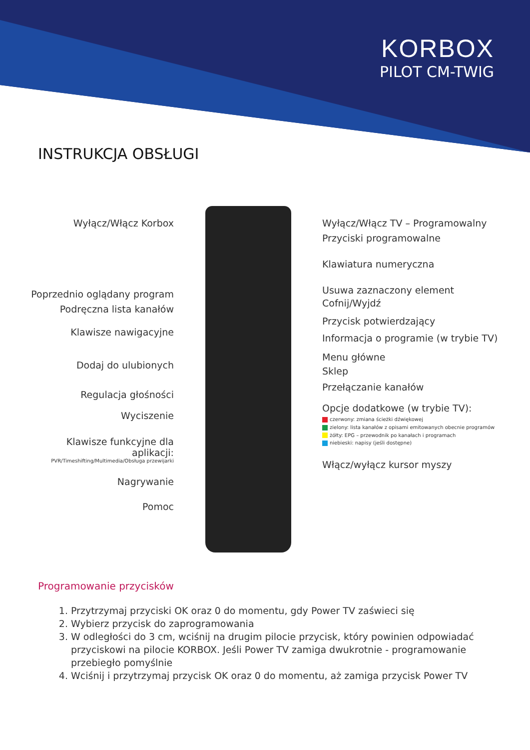KORBOX
PILOT CM-TWIG
INSTRUKCJA OBSŁUGI
Wyłącz/Włącz Korbox
Poprzednio oglądany program
Podręczna lista kanałów
Klawisze nawigacyjne
Dodaj do ulubionych
Regulacja głośności
Wyciszenie
Klawisze funkcyjne dla aplikacji:
PVR/Timeshifting/Multimedia/Obsługa przewijarki
Nagrywanie
Pomoc
Wyłącz/Włącz TV – Programowalny
Przyciski programowalne
Klawiatura numeryczna
Usuwa zaznaczony element
Cofnij/Wyjdź
Przycisk potwierdzający
Informacja o programie (w trybie TV)
Menu główne
Sklep
Przełączanie kanałów
Opcje dodatkowe (w trybie TV):
czerwony: zmiana ścieżki dźwiękowej
zielony: lista kanałów z opisami emitowanych obecnie programów
żółty: EPG – przewodnik po kanałach i programach
niebieski: napisy (jeśli dostępne)
Włącz/wyłącz kursor myszy
Programowanie przycisków
1. Przytrzymaj przyciski OK oraz 0 do momentu, gdy Power TV zaświeci się
2. Wybierz przycisk do zaprogramowania
3. W odległości do 3 cm, wciśnij na drugim pilocie przycisk, który powinien odpowiadać przyciskowi na pilocie KORBOX. Jeśli Power TV zamiga dwukrotnie - programowanie przebiegło pomyślnie
4. Wciśnij i przytrzymaj przycisk OK oraz 0 do momentu, aż zamiga przycisk Power TV